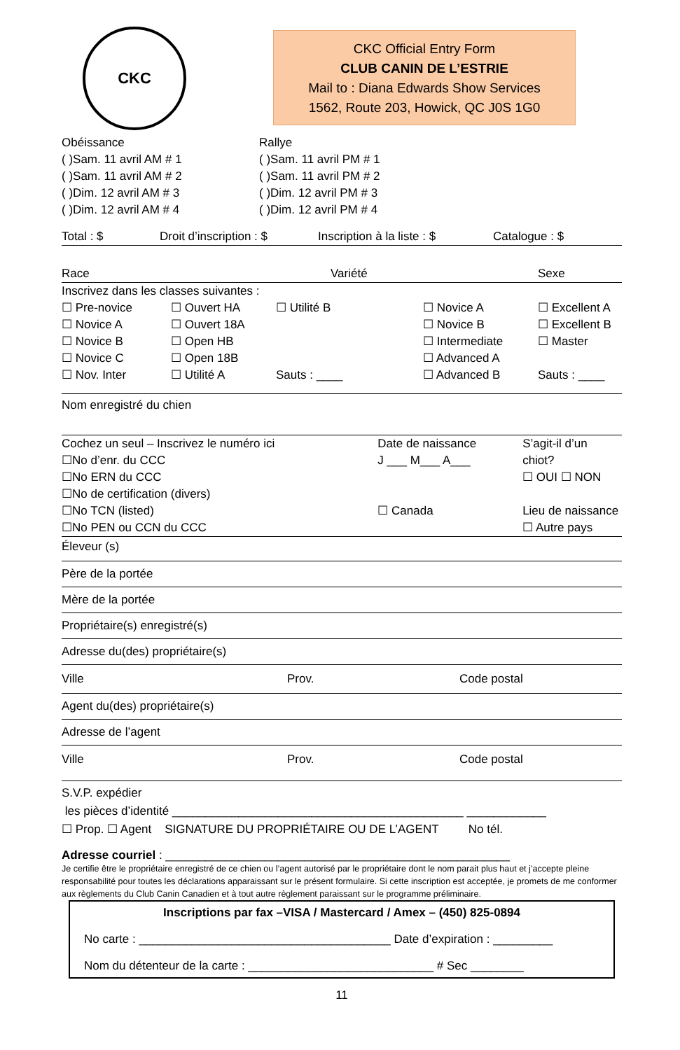CKC
CKC Official Entry Form
CLUB CANIN DE L’ESTRIE
Mail to : Diana Edwards Show Services
1562, Route 203, Howick, QC J0S 1G0
Obéissance
( )Sam. 11 avril AM # 1
( )Sam. 11 avril AM # 2
( )Dim. 12 avril AM # 3
( )Dim. 12 avril AM # 4
Rallye
( )Sam. 11 avril PM # 1
( )Sam. 11 avril PM # 2
( )Dim. 12 avril PM # 3
( )Dim. 12 avril PM # 4
Total : $ Droit d’inscription : $ Inscription à la liste : $ Catalogue : $
Race Variété Sexe
Inscrivez dans les classes suivantes :
☐ Pre-novice
☐ Novice A
☐ Novice B
☐ Novice C
☐ Nov. Inter
☐ Ouvert HA
☐ Ouvert 18A
☐ Open HB
☐ Open 18B
☐ Utilité A
☐ Utilité B
Sauts : ____
☐ Novice A
☐ Novice B
☐ Intermediate
☐ Advanced A
☐ Advanced B
☐ Excellent A
☐ Excellent B
☐ Master
Sauts : ____
Nom enregistré du chien
Cochez un seul – Inscrivez le numéro ici
☐No d’enr. du CCC
☐No ERN du CCC
☐No de certification (divers)
☐No TCN (listed)
☐No PEN ou CCN du CCC
Date de naissance
J ___ M___ A___
☐ Canada
S’agit-il d’un chiot?
☐ OUI ☐ NON
Lieu de naissance
☐ Autre pays
Éleveur (s)
Père de la portée
Mère de la portée
Propriétaire(s) enregistré(s)
Adresse du(des) propriétaire(s)
Ville Prov. Code postal
Agent du(des) propriétaire(s)
Adresse de l’agent
Ville Prov. Code postal
S.V.P. expédier
les pièces d’identité ____________________________________________ ____________
☐ Prop. ☐ Agent SIGNATURE DU PROPRIÉTAIRE OU DE L’AGENT No tél.
Adresse courriel : ____________________________________________________
Je certifie être le propriétaire enregistré de ce chien ou l’agent autorisé par le propriétaire dont le nom parait plus haut et j’accepte pleine responsabilité pour toutes les déclarations apparaissant sur le présent formulaire. Si cette inscription est acceptée, je promets de me conformer aux règlements du Club Canin Canadien et à tout autre règlement paraissant sur le programme préliminaire.
Inscriptions par fax –VISA / Mastercard / Amex – (450) 825-0894
No carte : ______________________________________ Date d’expiration : _________
Nom du détenteur de la carte : ____________________________ # Sec ________
11